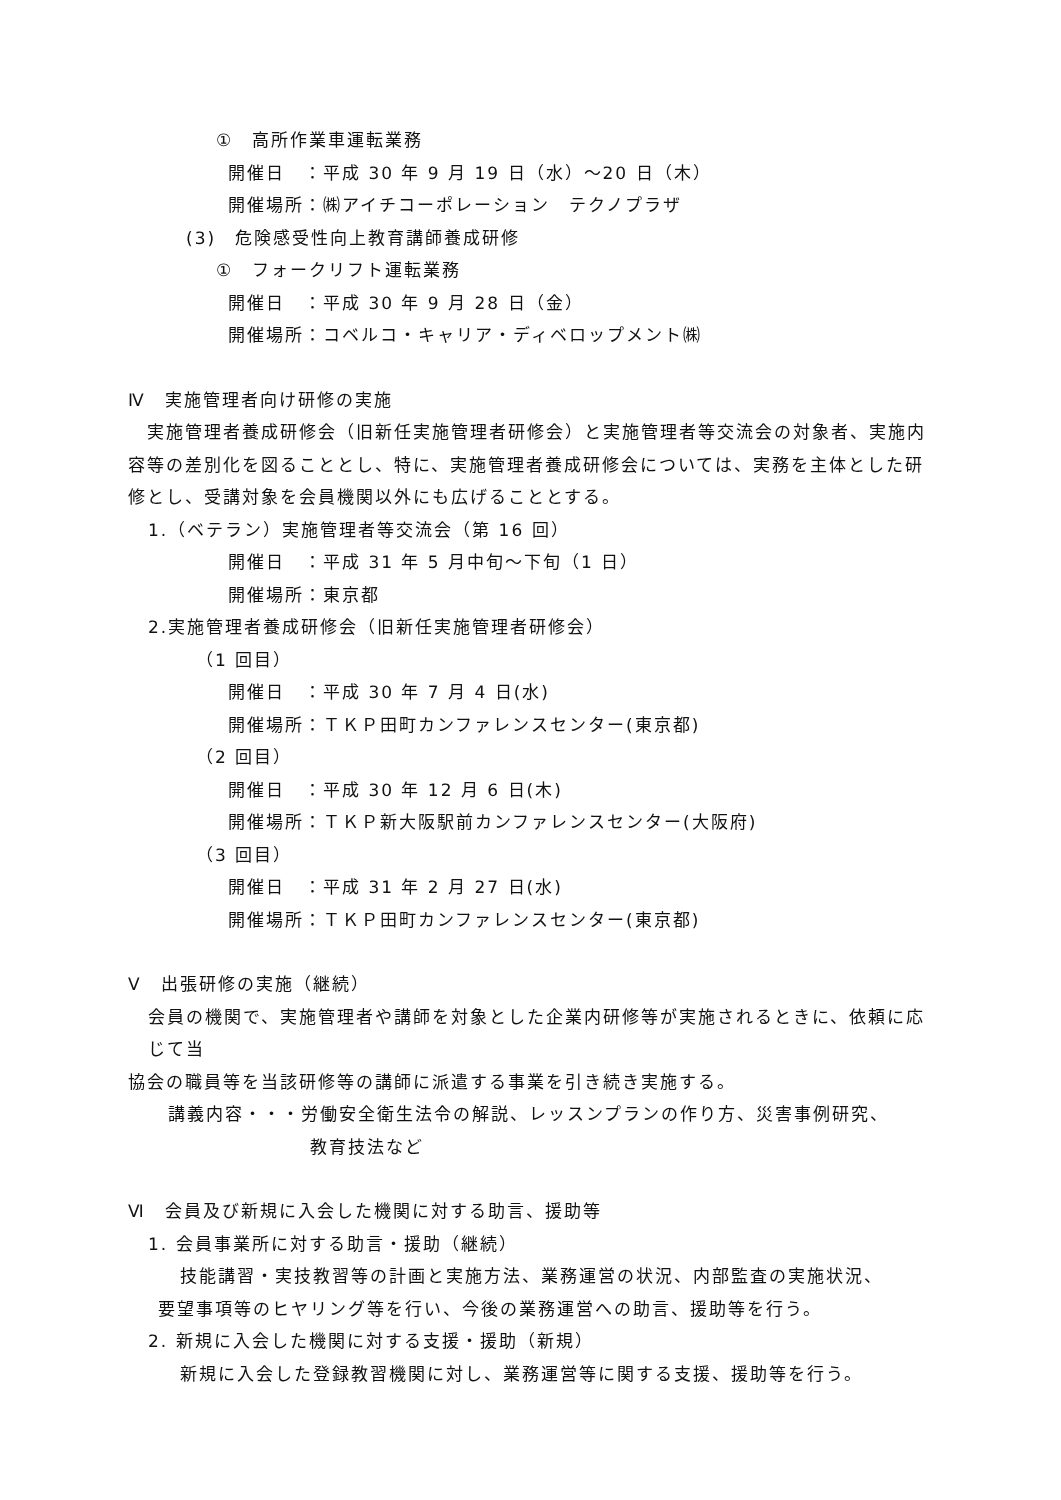①　高所作業車運転業務
開催日　：平成 30 年 9 月 19 日（水）～20 日（木）
開催場所：㈱アイチコーポレーション　テクノプラザ
(3)　危険感受性向上教育講師養成研修
①　フォークリフト運転業務
開催日　：平成 30 年 9 月 28 日（金）
開催場所：コベルコ・キャリア・ディベロップメント㈱
Ⅳ　実施管理者向け研修の実施
　実施管理者養成研修会（旧新任実施管理者研修会）と実施管理者等交流会の対象者、実施内容等の差別化を図ることとし、特に、実施管理者養成研修会については、実務を主体とした研修とし、受講対象を会員機関以外にも広げることとする。
1.（ベテラン）実施管理者等交流会（第 16 回）
開催日　：平成 31 年 5 月中旬～下旬（1 日）
開催場所：東京都
2.実施管理者養成研修会（旧新任実施管理者研修会）
（1 回目）
開催日　：平成 30 年 7 月 4 日(水)
開催場所：ＴＫＰ田町カンファレンスセンター(東京都)
（2 回目）
開催日　：平成 30 年 12 月 6 日(木)
開催場所：ＴＫＰ新大阪駅前カンファレンスセンター(大阪府)
（3 回目）
開催日　：平成 31 年 2 月 27 日(水)
開催場所：ＴＫＰ田町カンファレンスセンター(東京都)
Ⅴ　出張研修の実施（継続）
会員の機関で、実施管理者や講師を対象とした企業内研修等が実施されるときに、依頼に応じて当
協会の職員等を当該研修等の講師に派遣する事業を引き続き実施する。
講義内容・・・労働安全衛生法令の解説、レッスンプランの作り方、災害事例研究、
教育技法など
Ⅵ　会員及び新規に入会した機関に対する助言、援助等
1. 会員事業所に対する助言・援助（継続）
技能講習・実技教習等の計画と実施方法、業務運営の状況、内部監査の実施状況、
要望事項等のヒヤリング等を行い、今後の業務運営への助言、援助等を行う。
2. 新規に入会した機関に対する支援・援助（新規）
新規に入会した登録教習機関に対し、業務運営等に関する支援、援助等を行う。